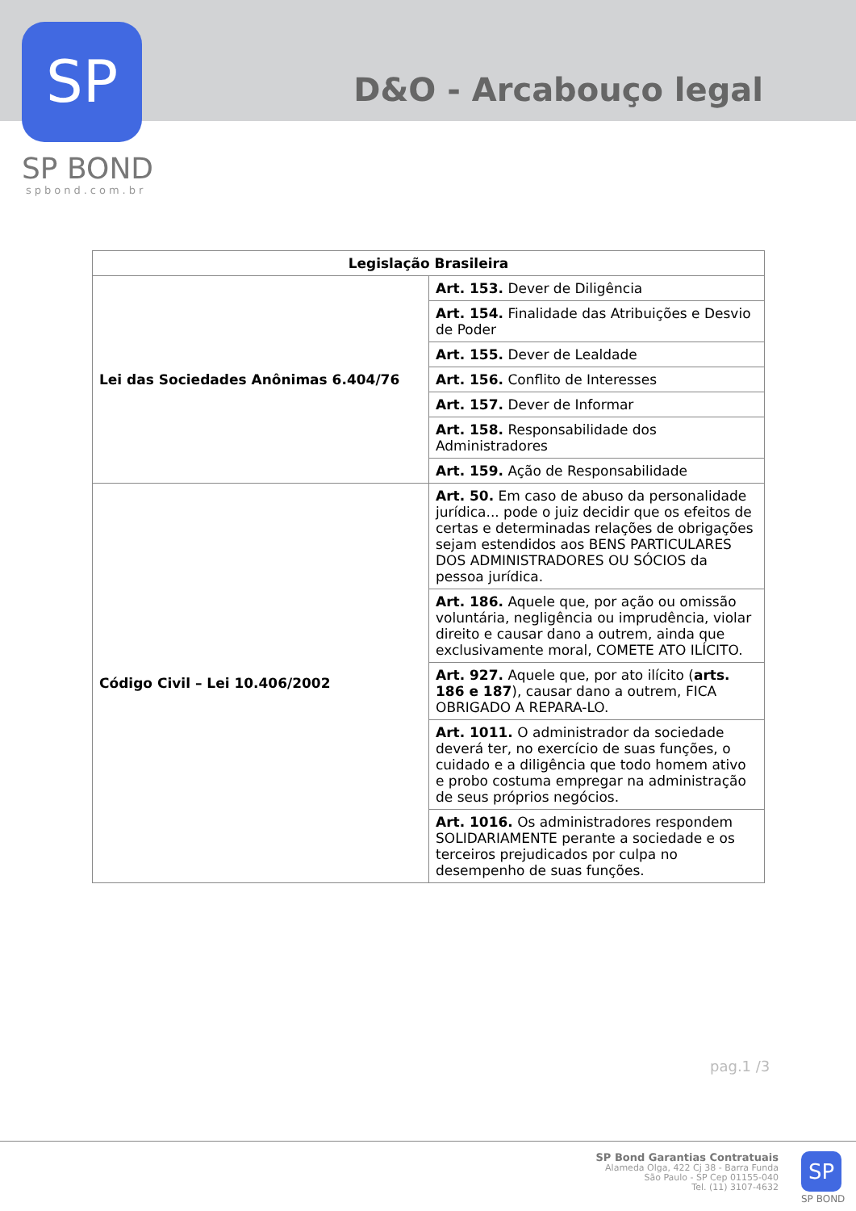SP
SP BOND
spbond.com.br
D&O - Arcabouço legal
| Legislação Brasileira | |
| --- | --- |
| Lei das Sociedades Anônimas 6.404/76 | Art. 153. Dever de Diligência |
| | Art. 154. Finalidade das Atribuições e Desvio de Poder |
| | Art. 155. Dever de Lealdade |
| | Art. 156. Conflito de Interesses |
| | Art. 157. Dever de Informar |
| | Art. 158. Responsabilidade dos Administradores |
| | Art. 159. Ação de Responsabilidade |
| Código Civil – Lei 10.406/2002 | Art. 50. Em caso de abuso da personalidade jurídica... pode o juiz decidir que os efeitos de certas e determinadas relações de obrigações sejam estendidos aos BENS PARTICULARES DOS ADMINISTRADORES OU SÓCIOS da pessoa jurídica. |
| | Art. 186. Aquele que, por ação ou omissão voluntária, negligência ou imprudência, violar direito e causar dano a outrem, ainda que exclusivamente moral, COMETE ATO ILÍCITO. |
| | Art. 927. Aquele que, por ato ilícito ( arts. 186 e 187 ), causar dano a outrem, FICA OBRIGADO A REPARA-LO. |
| | Art. 1011. O administrador da sociedade deverá ter, no exercício de suas funções, o cuidado e a diligência que todo homem ativo e probo costuma empregar na administração de seus próprios negócios. |
| | Art. 1016. Os administradores respondem SOLIDARIAMENTE perante a sociedade e os terceiros prejudicados por culpa no desempenho de suas funções. |
pag.1 /3
SP Bond Garantias Contratuais
Alameda Olga, 422 Cj 38 - Barra Funda
São Paulo - SP Cep 01155-040
Tel. (11) 3107-4632
SP
SP BOND